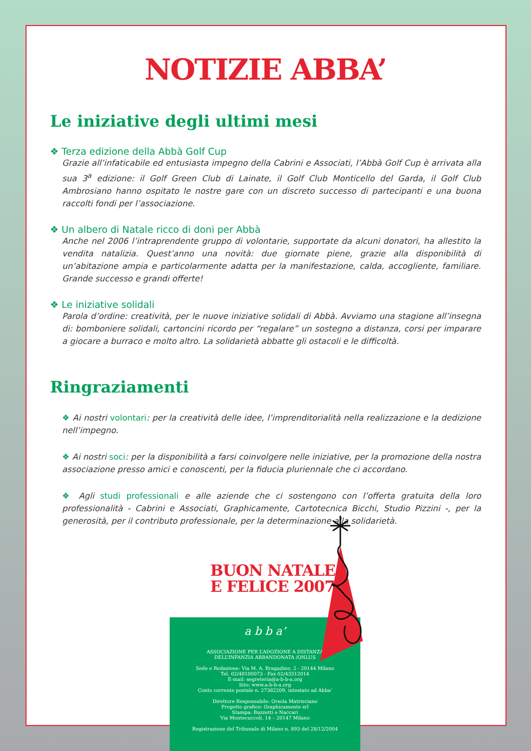NOTIZIE ABBA’
Le iniziative degli ultimi mesi
❖ Terza edizione della Abbà Golf Cup
Grazie all’infaticabile ed entusiasta impegno della Cabrini e Associati, l’Abbà Golf Cup è arrivata alla sua 3<sup>a</sup> edizione: il Golf Green Club di Lainate, il Golf Club Monticello del Garda, il Golf Club Ambrosiano hanno ospitato le nostre gare con un discreto successo di partecipanti e una buona raccolti fondi per l’associazione.
❖ Un albero di Natale ricco di doni per Abbà
Anche nel 2006 l’intraprendente gruppo di volontarie, supportate da alcuni donatori, ha allestito la vendita natalizia. Quest’anno una novità: due giornate piene, grazie alla disponibilità di un’abitazione ampia e particolarmente adatta per la manifestazione, calda, accogliente, familiare. Grande successo e grandi offerte!
❖ Le iniziative solidali
Parola d’ordine: creatività, per le nuove iniziative solidali di Abbà. Avviamo una stagione all’insegna di: bomboniere solidali, cartoncini ricordo per “regalare” un sostegno a distanza, corsi per imparare a giocare a burraco e molto altro. La solidarietà abbatte gli ostacoli e le difficoltà.
Ringraziamenti
❖ Ai nostri volontari: per la creatività delle idee, l’imprenditorialità nella realizzazione e la dedizione nell’impegno.
❖ Ai nostri soci: per la disponibilità a farsi coinvolgere nelle iniziative, per la promozione della nostra associazione presso amici e conoscenti, per la fiducia pluriennale che ci accordano.
❖ Agli studi professionali e alle aziende che ci sostengono con l’offerta gratuita della loro professionalità - Cabrini e Associati, Graphicamente, Cartotecnica Bicchi, Studio Pizzini -, per la generosità, per il contributo professionale, per la determinazione alla solidarietà.
BUON NATALE
E FELICE 2007
a b b a’
ASSOCIAZIONE PER L’ADOZIONE A DISTANZA
DELL’INFANZIA ABBANDONATA /ONLUS
Sede e Redazione: Via M. A. Bragadino, 2 - 20144 Milano
Tel. 02/48100073 - Fax 02/43512014
E-mail: segreteria@a-b-b-a.org
Sito: www.a-b-b-a.org
Conto corrente postale n. 27382209, intestato ad Abba’
Direttore Responsabile: Orsola Matrisciano
Progetto grafico: Graphicamente srl
Stampa: Buzzetti e Naccari
Via Montecuccoli, 14 – 20147 Milano
Registrazione del Tribunale di Milano n. 893 del 28/12/2004